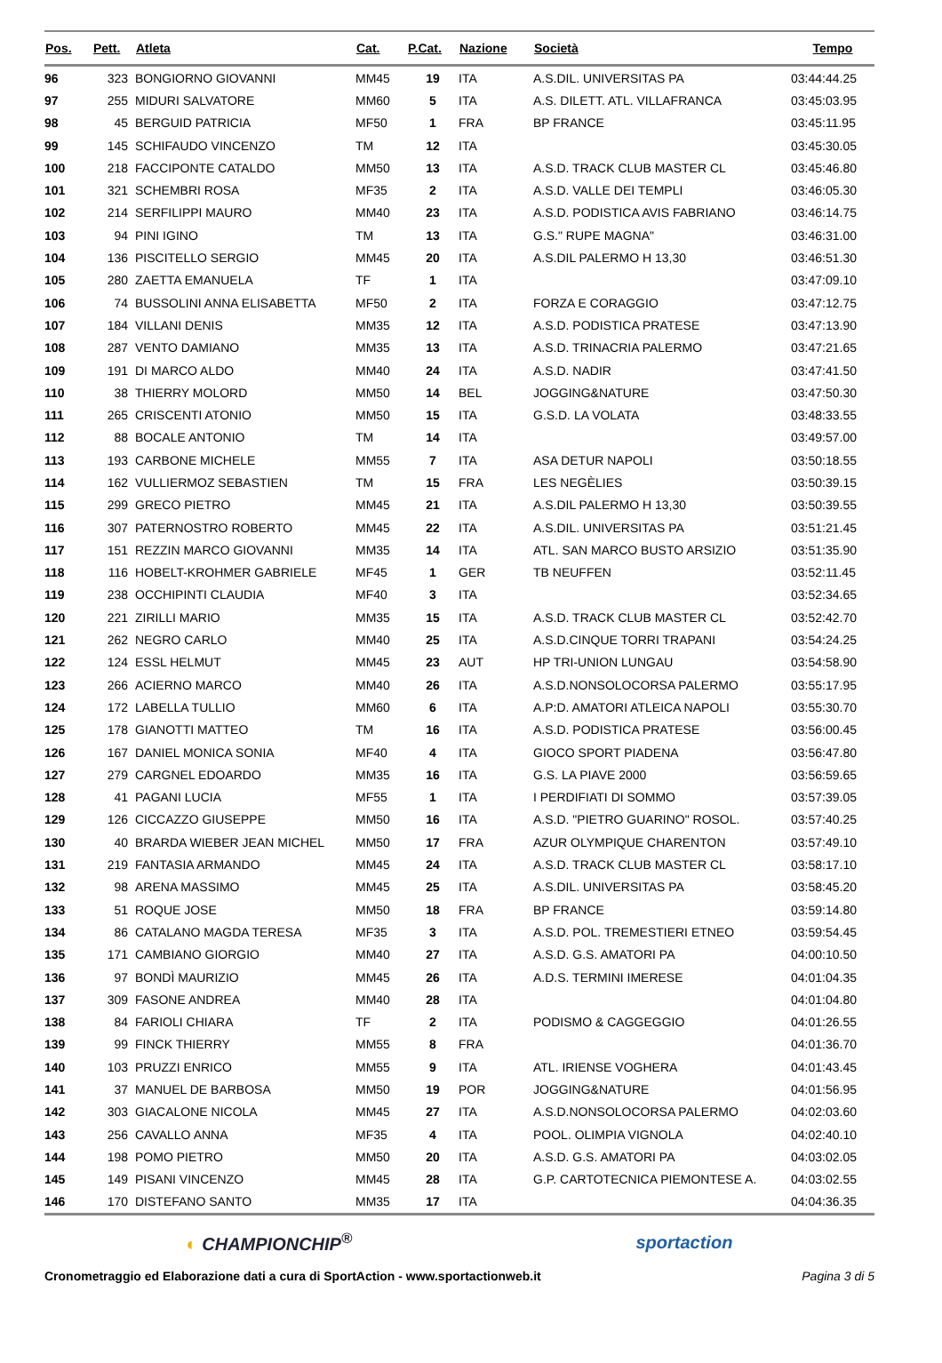| Pos. | Pett. | Atleta | Cat. | P.Cat. | Nazione | Società | Tempo |
| --- | --- | --- | --- | --- | --- | --- | --- |
| 96 | 323 | BONGIORNO GIOVANNI | MM45 | 19 | ITA | A.S.DIL. UNIVERSITAS PA | 03:44:44.25 |
| 97 | 255 | MIDURI SALVATORE | MM60 | 5 | ITA | A.S. DILETT. ATL. VILLAFRANCA | 03:45:03.95 |
| 98 | 45 | BERGUID PATRICIA | MF50 | 1 | FRA | BP FRANCE | 03:45:11.95 |
| 99 | 145 | SCHIFAUDO VINCENZO | TM | 12 | ITA | | 03:45:30.05 |
| 100 | 218 | FACCIPONTE CATALDO | MM50 | 13 | ITA | A.S.D. TRACK CLUB MASTER CL | 03:45:46.80 |
| 101 | 321 | SCHEMBRI ROSA | MF35 | 2 | ITA | A.S.D. VALLE DEI TEMPLI | 03:46:05.30 |
| 102 | 214 | SERFILIPPI MAURO | MM40 | 23 | ITA | A.S.D. PODISTICA AVIS FABRIANO | 03:46:14.75 |
| 103 | 94 | PINI IGINO | TM | 13 | ITA | G.S." RUPE MAGNA" | 03:46:31.00 |
| 104 | 136 | PISCITELLO SERGIO | MM45 | 20 | ITA | A.S.DIL PALERMO H 13,30 | 03:46:51.30 |
| 105 | 280 | ZAETTA EMANUELA | TF | 1 | ITA | | 03:47:09.10 |
| 106 | 74 | BUSSOLINI ANNA ELISABETTA | MF50 | 2 | ITA | FORZA E CORAGGIO | 03:47:12.75 |
| 107 | 184 | VILLANI DENIS | MM35 | 12 | ITA | A.S.D. PODISTICA PRATESE | 03:47:13.90 |
| 108 | 287 | VENTO DAMIANO | MM35 | 13 | ITA | A.S.D. TRINACRIA PALERMO | 03:47:21.65 |
| 109 | 191 | DI MARCO ALDO | MM40 | 24 | ITA | A.S.D. NADIR | 03:47:41.50 |
| 110 | 38 | THIERRY MOLORD | MM50 | 14 | BEL | JOGGING&NATURE | 03:47:50.30 |
| 111 | 265 | CRISCENTI ATONIO | MM50 | 15 | ITA | G.S.D. LA VOLATA | 03:48:33.55 |
| 112 | 88 | BOCALE ANTONIO | TM | 14 | ITA | | 03:49:57.00 |
| 113 | 193 | CARBONE MICHELE | MM55 | 7 | ITA | ASA DETUR NAPOLI | 03:50:18.55 |
| 114 | 162 | VULLIERMOZ SEBASTIEN | TM | 15 | FRA | LES NEGÈLIES | 03:50:39.15 |
| 115 | 299 | GRECO PIETRO | MM45 | 21 | ITA | A.S.DIL PALERMO H 13,30 | 03:50:39.55 |
| 116 | 307 | PATERNOSTRO ROBERTO | MM45 | 22 | ITA | A.S.DIL. UNIVERSITAS PA | 03:51:21.45 |
| 117 | 151 | REZZIN MARCO GIOVANNI | MM35 | 14 | ITA | ATL. SAN MARCO BUSTO ARSIZIO | 03:51:35.90 |
| 118 | 116 | HOBELT-KROHMER GABRIELE | MF45 | 1 | GER | TB NEUFFEN | 03:52:11.45 |
| 119 | 238 | OCCHIPINTI CLAUDIA | MF40 | 3 | ITA | | 03:52:34.65 |
| 120 | 221 | ZIRILLI MARIO | MM35 | 15 | ITA | A.S.D. TRACK CLUB MASTER CL | 03:52:42.70 |
| 121 | 262 | NEGRO CARLO | MM40 | 25 | ITA | A.S.D.CINQUE TORRI TRAPANI | 03:54:24.25 |
| 122 | 124 | ESSL HELMUT | MM45 | 23 | AUT | HP TRI-UNION LUNGAU | 03:54:58.90 |
| 123 | 266 | ACIERNO MARCO | MM40 | 26 | ITA | A.S.D.NONSOLOCORSA PALERMO | 03:55:17.95 |
| 124 | 172 | LABELLA TULLIO | MM60 | 6 | ITA | A.P:D. AMATORI ATLEICA NAPOLI | 03:55:30.70 |
| 125 | 178 | GIANOTTI MATTEO | TM | 16 | ITA | A.S.D. PODISTICA PRATESE | 03:56:00.45 |
| 126 | 167 | DANIEL MONICA SONIA | MF40 | 4 | ITA | GIOCO SPORT PIADENA | 03:56:47.80 |
| 127 | 279 | CARGNEL EDOARDO | MM35 | 16 | ITA | G.S. LA PIAVE 2000 | 03:56:59.65 |
| 128 | 41 | PAGANI LUCIA | MF55 | 1 | ITA | I PERDIFIATI DI SOMMO | 03:57:39.05 |
| 129 | 126 | CICCAZZO GIUSEPPE | MM50 | 16 | ITA | A.S.D. "PIETRO GUARINO" ROSOL. | 03:57:40.25 |
| 130 | 40 | BRARDA WIEBER JEAN MICHEL | MM50 | 17 | FRA | AZUR OLYMPIQUE CHARENTON | 03:57:49.10 |
| 131 | 219 | FANTASIA ARMANDO | MM45 | 24 | ITA | A.S.D. TRACK CLUB MASTER CL | 03:58:17.10 |
| 132 | 98 | ARENA MASSIMO | MM45 | 25 | ITA | A.S.DIL. UNIVERSITAS PA | 03:58:45.20 |
| 133 | 51 | ROQUE JOSE | MM50 | 18 | FRA | BP FRANCE | 03:59:14.80 |
| 134 | 86 | CATALANO MAGDA TERESA | MF35 | 3 | ITA | A.S.D. POL. TREMESTIERI ETNEO | 03:59:54.45 |
| 135 | 171 | CAMBIANO GIORGIO | MM40 | 27 | ITA | A.S.D. G.S. AMATORI PA | 04:00:10.50 |
| 136 | 97 | BONDÌ MAURIZIO | MM45 | 26 | ITA | A.D.S. TERMINI IMERESE | 04:01:04.35 |
| 137 | 309 | FASONE ANDREA | MM40 | 28 | ITA | | 04:01:04.80 |
| 138 | 84 | FARIOLI CHIARA | TF | 2 | ITA | PODISMO & CAGGEGGIO | 04:01:26.55 |
| 139 | 99 | FINCK THIERRY | MM55 | 8 | FRA | | 04:01:36.70 |
| 140 | 103 | PRUZZI ENRICO | MM55 | 9 | ITA | ATL. IRIENSE VOGHERA | 04:01:43.45 |
| 141 | 37 | MANUEL DE BARBOSA | MM50 | 19 | POR | JOGGING&NATURE | 04:01:56.95 |
| 142 | 303 | GIACALONE NICOLA | MM45 | 27 | ITA | A.S.D.NONSOLOCORSA PALERMO | 04:02:03.60 |
| 143 | 256 | CAVALLO ANNA | MF35 | 4 | ITA | POOL. OLIMPIA VIGNOLA | 04:02:40.10 |
| 144 | 198 | POMO PIETRO | MM50 | 20 | ITA | A.S.D. G.S. AMATORI PA | 04:03:02.05 |
| 145 | 149 | PISANI VINCENZO | MM45 | 28 | ITA | G.P. CARTOTECNICA PIEMONTESE A. | 04:03:02.55 |
| 146 | 170 | DISTEFANO SANTO | MM35 | 17 | ITA | | 04:04:36.35 |
◐ CHAMPIONCHIP<sup>®</sup> sportaction
Cronometraggio ed Elaborazione dati a cura di SportAction - www.sportactionweb.it Pagina 3 di 5